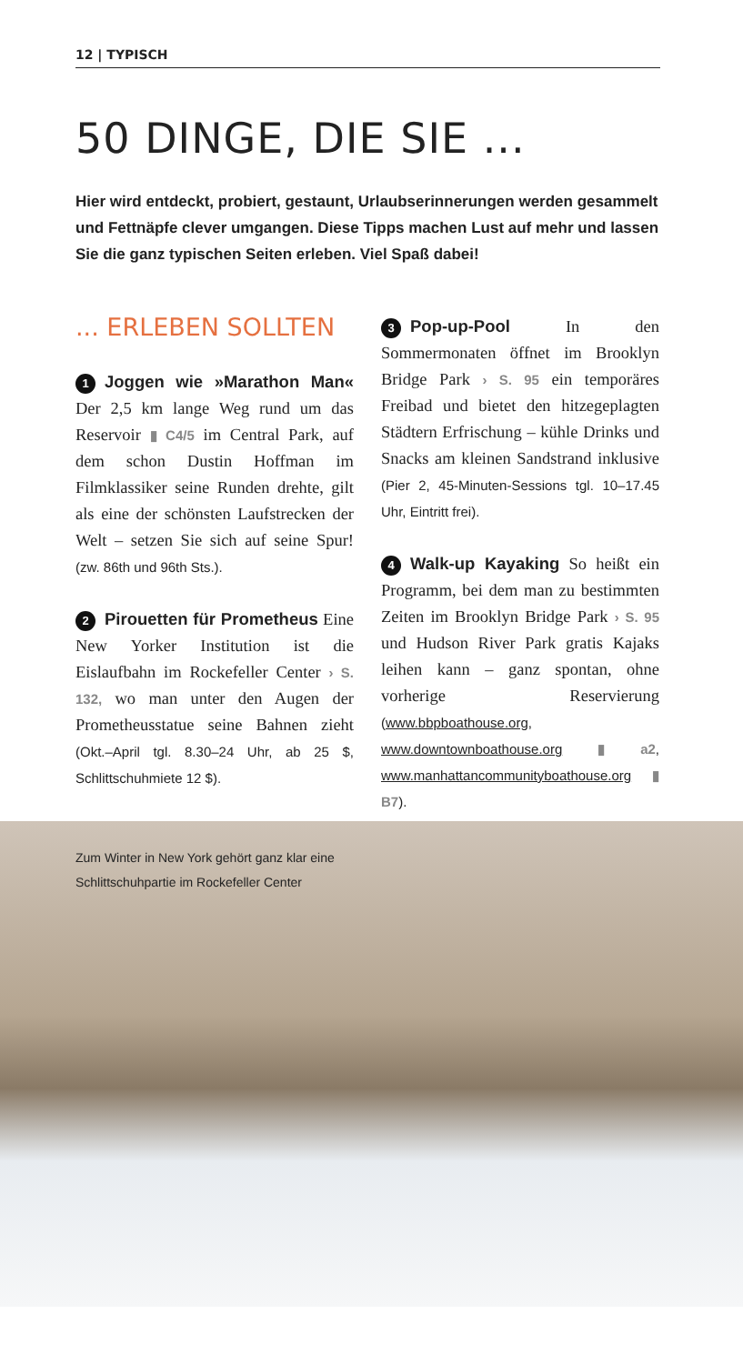12 | TYPISCH
50 DINGE, DIE SIE ...
Hier wird entdeckt, probiert, gestaunt, Urlaubserinnerungen werden gesammelt und Fettnäpfe clever umgangen. Diese Tipps machen Lust auf mehr und lassen Sie die ganz typischen Seiten erleben. Viel Spaß dabei!
... ERLEBEN SOLLTEN
1 Joggen wie »Marathon Man« Der 2,5 km lange Weg rund um das Reservoir ▮ C4/5 im Central Park, auf dem schon Dustin Hoffman im Filmklassiker seine Runden drehte, gilt als eine der schönsten Laufstrecken der Welt – setzen Sie sich auf seine Spur! (zw. 86th und 96th Sts.).
2 Pirouetten für Prometheus Eine New Yorker Institution ist die Eislaufbahn im Rockefeller Center › S. 132, wo man unter den Augen der Prometheusstatue seine Bahnen zieht (Okt.–April tgl. 8.30–24 Uhr, ab 25 $, Schlittschuhmiete 12 $).
3 Pop-up-Pool In den Sommermonaten öffnet im Brooklyn Bridge Park › S. 95 ein temporäres Freibad und bietet den hitzegeplagten Städtern Erfrischung – kühle Drinks und Snacks am kleinen Sandstrand inklusive (Pier 2, 45-Minuten-Sessions tgl. 10–17.45 Uhr, Eintritt frei).
4 Walk-up Kayaking So heißt ein Programm, bei dem man zu bestimmten Zeiten im Brooklyn Bridge Park › S. 95 und Hudson River Park gratis Kajaks leihen kann – ganz spontan, ohne vorherige Reservierung (www.bbpboathouse.org, www.downtownboathouse.org ▮ a2, www.manhattancommunityboathouse.org ▮ B7).
Zum Winter in New York gehört ganz klar eine
Schlittschuhpartie im Rockefeller Center